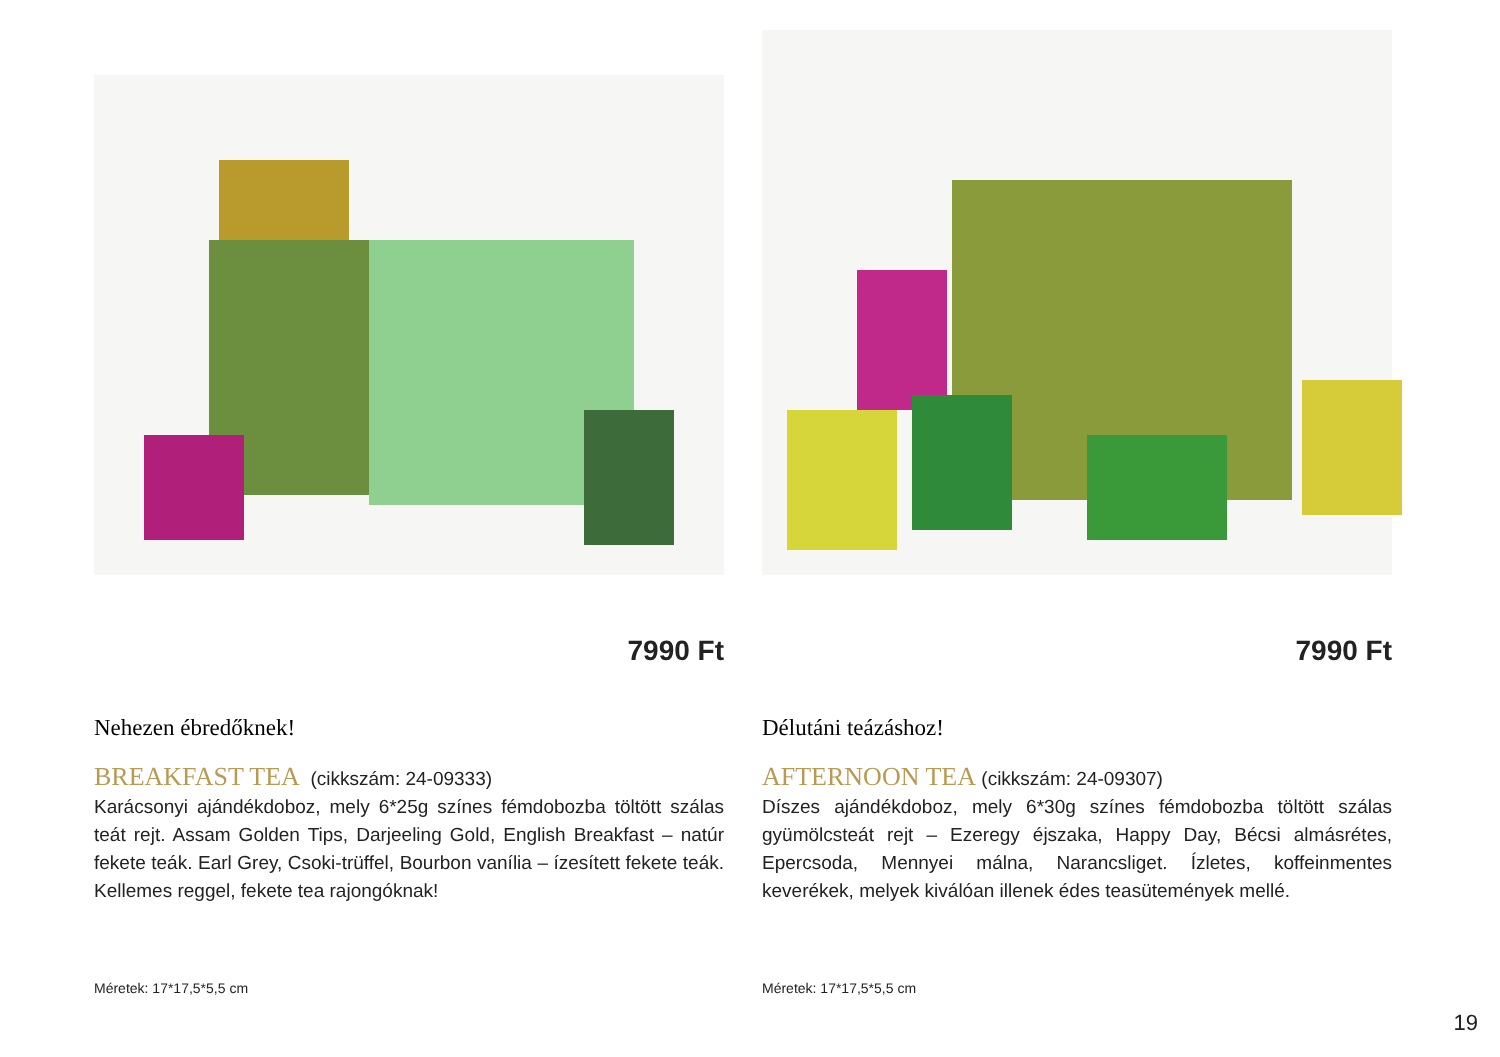7990 Ft
Nehezen ébredőknek!
BREAKFAST TEA (cikkszám: 24-09333)
Karácsonyi ajándékdoboz, mely 6*25g színes fémdobozba töltött szálas teát rejt. Assam Golden Tips, Darjeeling Gold, English Breakfast – natúr fekete teák. Earl Grey, Csoki-trüffel, Bourbon vanília – ízesített fekete teák. Kellemes reggel, fekete tea rajongóknak!
Méretek: 17*17,5*5,5 cm
7990 Ft
Délutáni teázáshoz!
AFTERNOON TEA (cikkszám: 24-09307)
Díszes ajándékdoboz, mely 6*30g színes fémdobozba töltött szálas gyümölcsteát rejt – Ezeregy éjszaka, Happy Day, Bécsi almásrétes, Epercsoda, Mennyei málna, Narancsliget. Ízletes, koffeinmentes keverékek, melyek kiválóan illenek édes teasütemények mellé.
Méretek: 17*17,5*5,5 cm
19